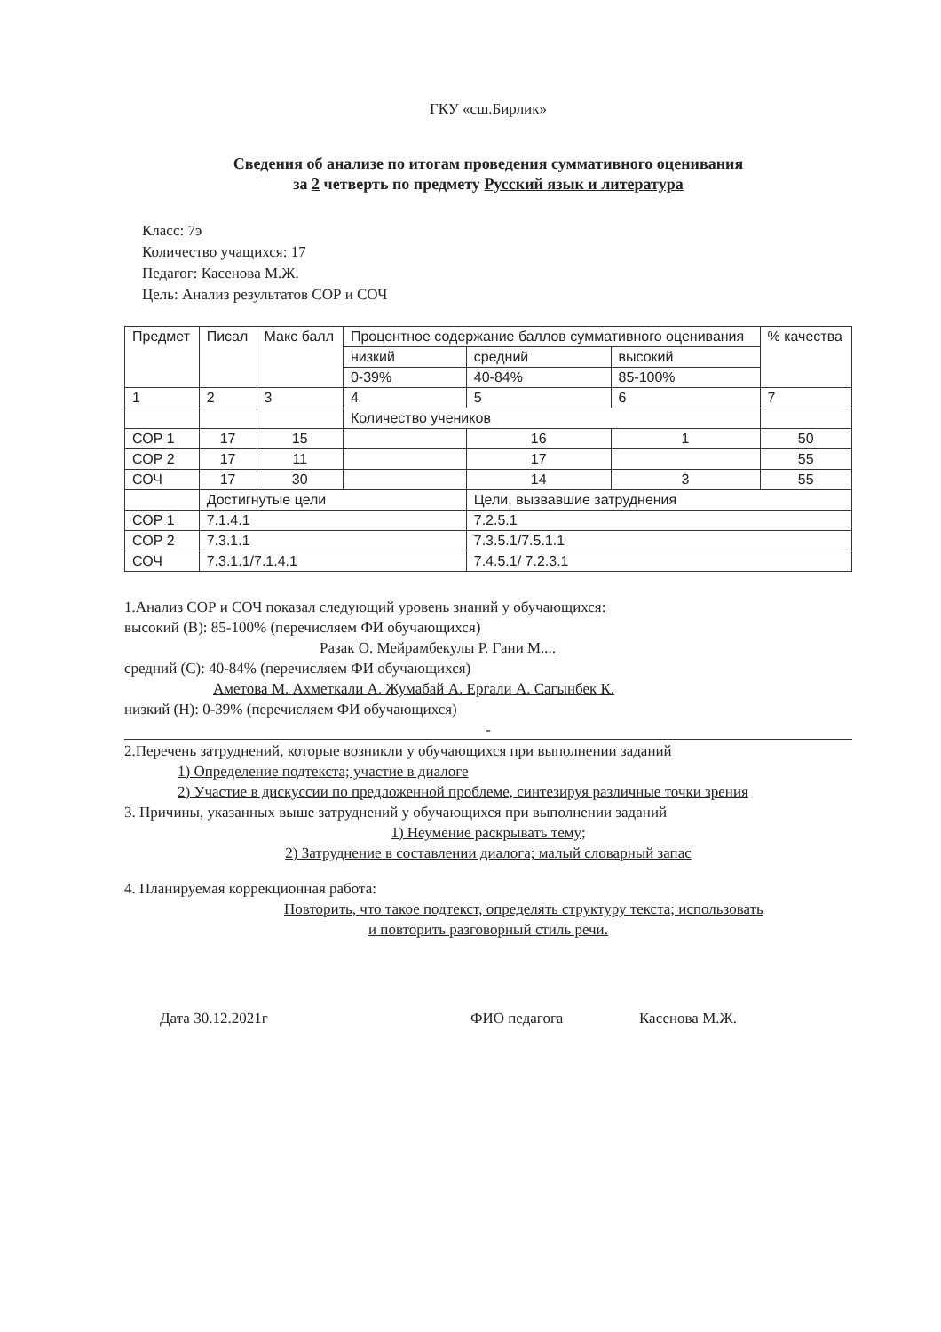ГКУ «сш.Бирлик»
Сведения об анализе по итогам проведения суммативного оценивания
за 2 четверть по предмету Русский язык и литература
Класс: 7э
Количество учащихся: 17
Педагог: Касенова М.Ж.
Цель: Анализ результатов СОР и СОЧ
| Предмет | Писал | Макс балл | Процентное содержание баллов суммативного оценивания | | | % качества |
| --- | --- | --- | --- | --- | --- | --- |
| | | | низкий | средний | высокий | |
| | | | 0-39% | 40-84% | 85-100% | |
| 1 | 2 | 3 | 4 | 5 | 6 | 7 |
| | | | Количество учеников | | | |
| СОР 1 | 17 | 15 | | 16 | 1 | 50 |
| СОР 2 | 17 | 11 | | 17 | | 55 |
| СОЧ | 17 | 30 | | 14 | 3 | 55 |
| | Достигнутые цели | | | Цели, вызвавшие затруднения | | |
| СОР 1 | 7.1.4.1 | | | 7.2.5.1 | | |
| СОР 2 | 7.3.1.1 | | | 7.3.5.1/7.5.1.1 | | |
| СОЧ | 7.3.1.1/7.1.4.1 | | | 7.4.5.1/ 7.2.3.1 | | |
1.Анализ СОР и СОЧ показал следующий уровень знаний у обучающихся:
высокий (В): 85-100% (перечисляем ФИ обучающихся)
Разак О. Мейрамбекулы Р. Гани М....
средний (С): 40-84% (перечисляем ФИ обучающихся)
Аметова М. Ахметкали А. Жумабай А. Ергали А. Сагынбек К.
низкий (Н): 0-39% (перечисляем ФИ обучающихся)
-
2.Перечень затруднений, которые возникли у обучающихся при выполнении заданий
1) Определение подтекста; участие в диалоге
2) Участие в дискуссии по предложенной проблеме, синтезируя различные точки зрения
3. Причины, указанных выше затруднений у обучающихся при выполнении заданий
1) Неумение раскрывать тему;
2) Затруднение в составлении диалога; малый словарный запас
4. Планируемая коррекционная работа:
Повторить, что такое подтекст, определять структуру текста; использовать
и повторить разговорный стиль речи.
Дата 30.12.2021г ФИО педагога Касенова М.Ж.